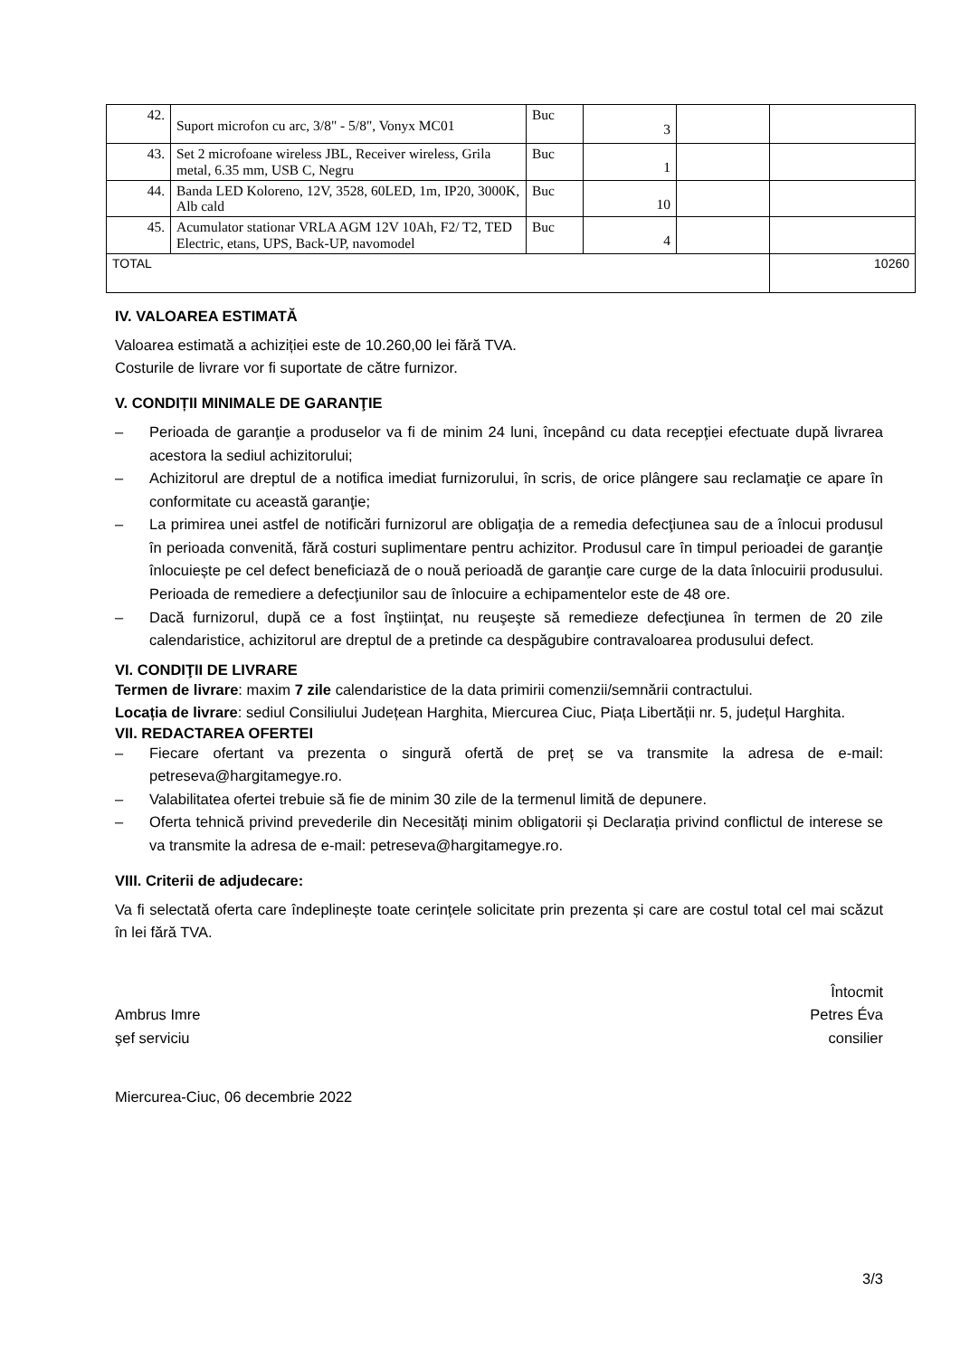| 42. | Suport microfon cu arc, 3/8" - 5/8", Vonyx MC01 | Buc | 3 | | |
| 43. | Set 2 microfoane wireless JBL, Receiver wireless, Grila metal, 6.35 mm, USB C, Negru | Buc | 1 | | |
| 44. | Banda LED Koloreno, 12V, 3528, 60LED, 1m, IP20, 3000K, Alb cald | Buc | 10 | | |
| 45. | Acumulator stationar VRLA AGM 12V 10Ah, F2/ T2, TED Electric, etans, UPS, Back-UP, navomodel | Buc | 4 | | |
| TOTAL | | | | | 10260 |
IV. VALOAREA ESTIMATĂ
Valoarea estimată a achiziției este de 10.260,00 lei fără TVA.
Costurile de livrare vor fi suportate de către furnizor.
V. CONDIȚII MINIMALE DE GARANŢIE
– Perioada de garanţie a produselor va fi de minim 24 luni, începând cu data recepţiei efectuate după livrarea acestora la sediul achizitorului;
– Achizitorul are dreptul de a notifica imediat furnizorului, în scris, de orice plângere sau reclamaţie ce apare în conformitate cu această garanţie;
– La primirea unei astfel de notificări furnizorul are obligaţia de a remedia defecţiunea sau de a înlocui produsul în perioada convenită, fără costuri suplimentare pentru achizitor. Produsul care în timpul perioadei de garanţie înlocuiește pe cel defect beneficiază de o nouă perioadă de garanţie care curge de la data înlocuirii produsului. Perioada de remediere a defecţiunilor sau de înlocuire a echipamentelor este de 48 ore.
– Dacă furnizorul, după ce a fost înştiinţat, nu reuşeşte să remedieze defecţiunea în termen de 20 zile calendaristice, achizitorul are dreptul de a pretinde ca despăgubire contravaloarea produsului defect.
VI. CONDIŢII DE LIVRARE
Termen de livrare: maxim 7 zile calendaristice de la data primirii comenzii/semnării contractului.
Locația de livrare: sediul Consiliului Județean Harghita, Miercurea Ciuc, Piața Libertății nr. 5, județul Harghita.
VII. REDACTAREA OFERTEI
– Fiecare ofertant va prezenta o singură ofertă de preț se va transmite la adresa de e-mail: petreseva@hargitamegye.ro.
– Valabilitatea ofertei trebuie să fie de minim 30 zile de la termenul limită de depunere.
– Oferta tehnică privind prevederile din Necesități minim obligatorii și Declarația privind conflictul de interese se va transmite la adresa de e-mail: petreseva@hargitamegye.ro.
VIII. Criterii de adjudecare:
Va fi selectată oferta care îndeplinește toate cerințele solicitate prin prezenta și care are costul total cel mai scăzut în lei fără TVA.
Ambrus Imre
şef serviciu
Întocmit
Petres Éva
consilier
Miercurea-Ciuc, 06 decembrie 2022
3/3